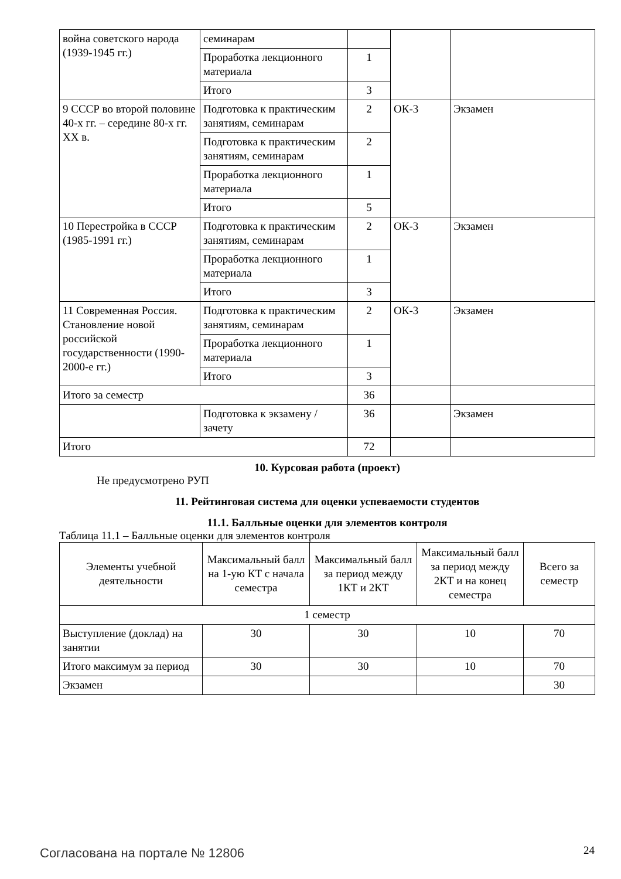| война советского народа (1939-1945 гг.) | семинарам | | | |
| | Проработка лекционного материала | 1 | | |
| | Итого | 3 | | |
| 9 СССР во второй половине 40-х гг. – середине 80-х гг. XX в. | Подготовка к практическим занятиям, семинарам | 2 | ОК-3 | Экзамен |
| | Подготовка к практическим занятиям, семинарам | 2 | | |
| | Проработка лекционного материала | 1 | | |
| | Итого | 5 | | |
| 10 Перестройка в СССР (1985-1991 гг.) | Подготовка к практическим занятиям, семинарам | 2 | ОК-3 | Экзамен |
| | Проработка лекционного материала | 1 | | |
| | Итого | 3 | | |
| 11 Современная Россия. Становление новой российской государственности (1990-2000-е гг.) | Подготовка к практическим занятиям, семинарам | 2 | ОК-3 | Экзамен |
| | Проработка лекционного материала | 1 | | |
| | Итого | 3 | | |
| Итого за семестр | | 36 | | |
| | Подготовка к экзамену / зачету | 36 | | Экзамен |
| Итого | | 72 | | |
10. Курсовая работа (проект)
Не предусмотрено РУП
11. Рейтинговая система для оценки успеваемости студентов
11.1. Балльные оценки для элементов контроля
Таблица 11.1 – Балльные оценки для элементов контроля
| Элементы учебной деятельности | Максимальный балл на 1-ую КТ с начала семестра | Максимальный балл за период между 1КТ и 2КТ | Максимальный балл за период между 2КТ и на конец семестра | Всего за семестр |
| --- | --- | --- | --- | --- |
| 1 семестр | | | | |
| Выступление (доклад) на занятии | 30 | 30 | 10 | 70 |
| Итого максимум за период | 30 | 30 | 10 | 70 |
| Экзамен | | | | 30 |
Согласована на портале № 12806 24